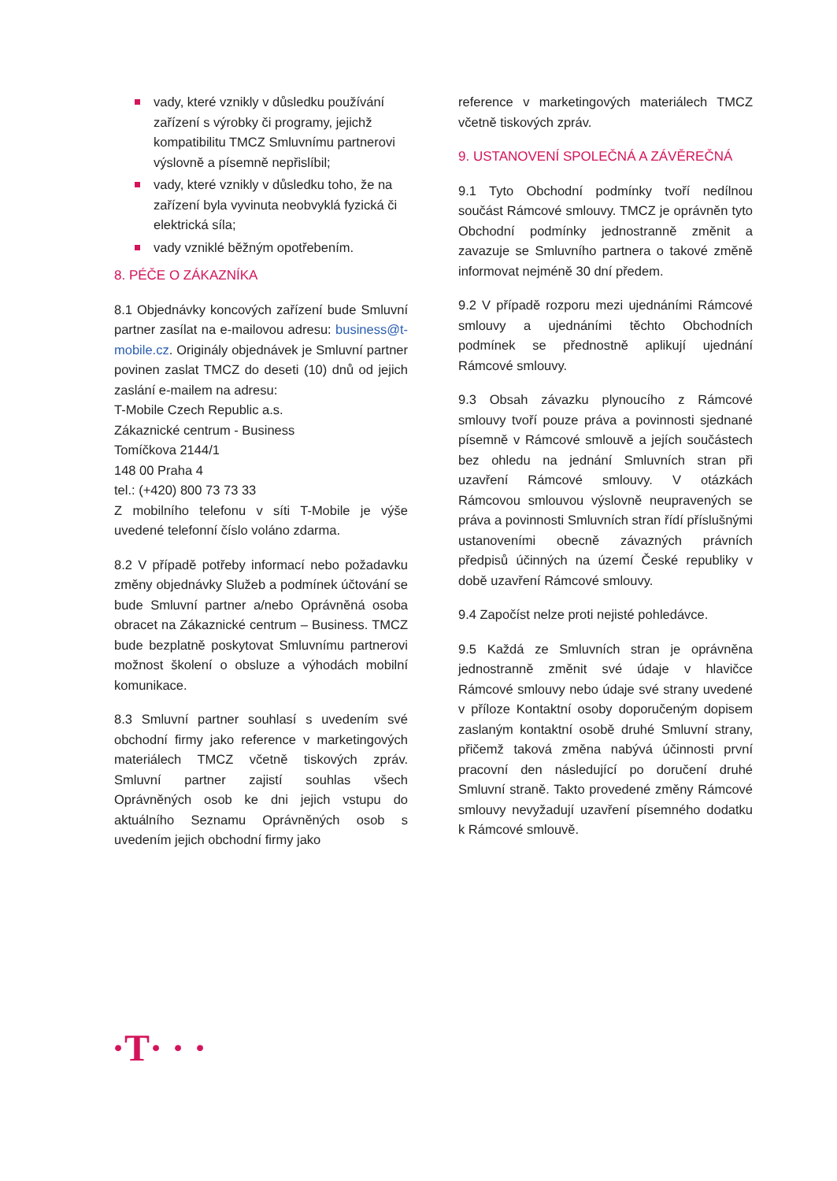vady, které vznikly v důsledku používání zařízení s výrobky či programy, jejichž kompatibilitu TMCZ Smluvnímu partnerovi výslovně a písemně nepřislíbil;
vady, které vznikly v důsledku toho, že na zařízení byla vyvinuta neobvyklá fyzická či elektrická síla;
vady vzniklé běžným opotřebením.
8. PÉČE O ZÁKAZNÍKA
8.1 Objednávky koncových zařízení bude Smluvní partner zasílat na e-mailovou adresu: business@t-mobile.cz. Originály objednávek je Smluvní partner povinen zaslat TMCZ do deseti (10) dnů od jejich zaslání e-mailem na adresu:
T-Mobile Czech Republic a.s.
Zákaznické centrum - Business
Tomíčkova 2144/1
148 00 Praha 4
tel.: (+420) 800 73 73 33
Z mobilního telefonu v síti T-Mobile je výše uvedené telefonní číslo voláno zdarma.
8.2 V případě potřeby informací nebo požadavku změny objednávky Služeb a podmínek účtování se bude Smluvní partner a/nebo Oprávněná osoba obracet na Zákaznické centrum – Business. TMCZ bude bezplatně poskytovat Smluvnímu partnerovi možnost školení o obsluze a výhodách mobilní komunikace.
8.3 Smluvní partner souhlasí s uvedením své obchodní firmy jako reference v marketingových materiálech TMCZ včetně tiskových zpráv. Smluvní partner zajistí souhlas všech Oprávněných osob ke dni jejich vstupu do aktuálního Seznamu Oprávněných osob s uvedením jejich obchodní firmy jako
reference v marketingových materiálech TMCZ včetně tiskových zpráv.
9. USTANOVENÍ SPOLEČNÁ A ZÁVĚREČNÁ
9.1 Tyto Obchodní podmínky tvoří nedílnou součást Rámcové smlouvy. TMCZ je oprávněn tyto Obchodní podmínky jednostranně změnit a zavazuje se Smluvního partnera o takové změně informovat nejméně 30 dní předem.
9.2 V případě rozporu mezi ujednáními Rámcové smlouvy a ujednáními těchto Obchodních podmínek se přednostně aplikují ujednání Rámcové smlouvy.
9.3 Obsah závazku plynoucího z Rámcové smlouvy tvoří pouze práva a povinnosti sjednané písemně v Rámcové smlouvě a jejích součástech bez ohledu na jednání Smluvních stran při uzavření Rámcové smlouvy. V otázkách Rámcovou smlouvou výslovně neupravených se práva a povinnosti Smluvních stran řídí příslušnými ustanoveními obecně závazných právních předpisů účinných na území České republiky v době uzavření Rámcové smlouvy.
9.4 Započíst nelze proti nejisté pohledávce.
9.5 Každá ze Smluvních stran je oprávněna jednostranně změnit své údaje v hlavičce Rámcové smlouvy nebo údaje své strany uvedené v příloze Kontaktní osoby doporučeným dopisem zaslaným kontaktní osobě druhé Smluvní strany, přičemž taková změna nabývá účinnosti první pracovní den následující po doručení druhé Smluvní straně. Takto provedené změny Rámcové smlouvy nevyžadují uzavření písemného dodatku k Rámcové smlouvě.
·T· · ·